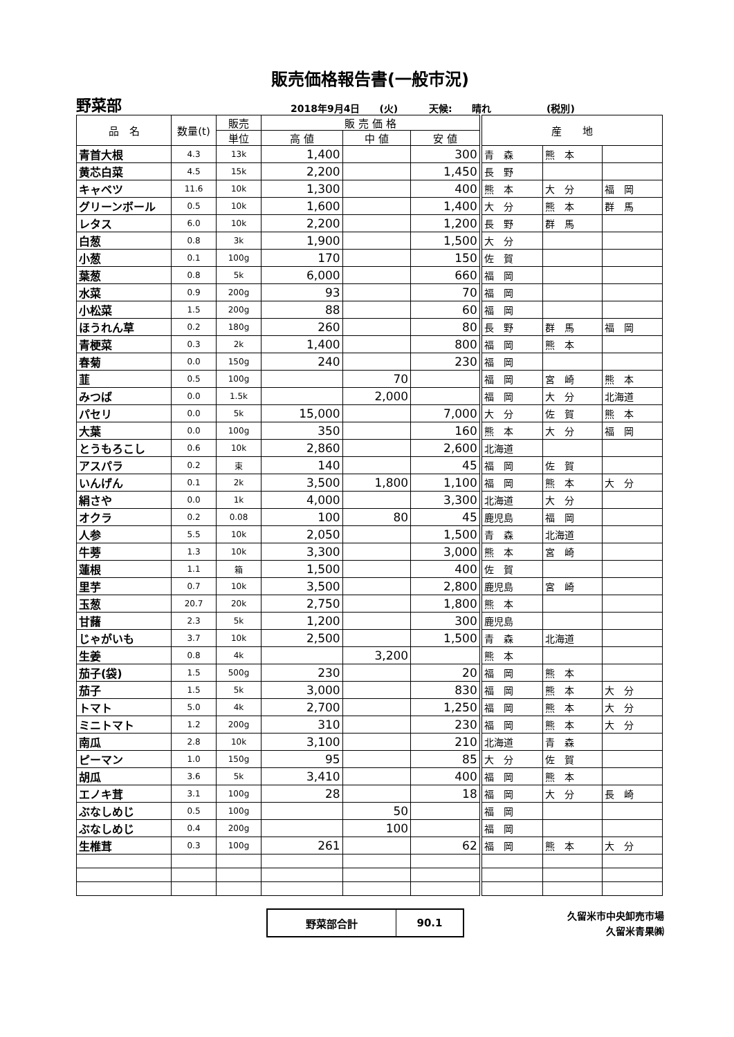販売価格報告書(一般市況)
野菜部 2018年9月4日　　(火) 天候:　　晴れ (税別)
| 品 名 | 数量(t) | 販売 | 販 売 価 格 | | | 産 地 | | |
| --- | --- | --- | --- | --- | --- | --- | --- | --- |
| | | 単位 | 高 値 | 中 値 | 安 値 | | | |
| 青首大根 | 4.3 | 13k | 1,400 | | 300 | 青 森 | 熊 本 | |
| 黄芯白菜 | 4.5 | 15k | 2,200 | | 1,450 | 長 野 | | |
| キャベツ | 11.6 | 10k | 1,300 | | 400 | 熊 本 | 大 分 | 福 岡 |
| グリーンボール | 0.5 | 10k | 1,600 | | 1,400 | 大 分 | 熊 本 | 群 馬 |
| レタス | 6.0 | 10k | 2,200 | | 1,200 | 長 野 | 群 馬 | |
| 白葱 | 0.8 | 3k | 1,900 | | 1,500 | 大 分 | | |
| 小葱 | 0.1 | 100g | 170 | | 150 | 佐 賀 | | |
| 葉葱 | 0.8 | 5k | 6,000 | | 660 | 福 岡 | | |
| 水菜 | 0.9 | 200g | 93 | | 70 | 福 岡 | | |
| 小松菜 | 1.5 | 200g | 88 | | 60 | 福 岡 | | |
| ほうれん草 | 0.2 | 180g | 260 | | 80 | 長 野 | 群 馬 | 福 岡 |
| 青梗菜 | 0.3 | 2k | 1,400 | | 800 | 福 岡 | 熊 本 | |
| 春菊 | 0.0 | 150g | 240 | | 230 | 福 岡 | | |
| 韮 | 0.5 | 100g | | 70 | | 福 岡 | 宮 崎 | 熊 本 |
| みつば | 0.0 | 1.5k | | 2,000 | | 福 岡 | 大 分 | 北海道 |
| パセリ | 0.0 | 5k | 15,000 | | 7,000 | 大 分 | 佐 賀 | 熊 本 |
| 大葉 | 0.0 | 100g | 350 | | 160 | 熊 本 | 大 分 | 福 岡 |
| とうもろこし | 0.6 | 10k | 2,860 | | 2,600 | 北海道 | | |
| アスパラ | 0.2 | 束 | 140 | | 45 | 福 岡 | 佐 賀 | |
| いんげん | 0.1 | 2k | 3,500 | 1,800 | 1,100 | 福 岡 | 熊 本 | 大 分 |
| 絹さや | 0.0 | 1k | 4,000 | | 3,300 | 北海道 | 大 分 | |
| オクラ | 0.2 | 0.08 | 100 | 80 | 45 | 鹿児島 | 福 岡 | |
| 人参 | 5.5 | 10k | 2,050 | | 1,500 | 青 森 | 北海道 | |
| 牛蒡 | 1.3 | 10k | 3,300 | | 3,000 | 熊 本 | 宮 崎 | |
| 蓮根 | 1.1 | 箱 | 1,500 | | 400 | 佐 賀 | | |
| 里芋 | 0.7 | 10k | 3,500 | | 2,800 | 鹿児島 | 宮 崎 | |
| 玉葱 | 20.7 | 20k | 2,750 | | 1,800 | 熊 本 | | |
| 甘藷 | 2.3 | 5k | 1,200 | | 300 | 鹿児島 | | |
| じゃがいも | 3.7 | 10k | 2,500 | | 1,500 | 青 森 | 北海道 | |
| 生姜 | 0.8 | 4k | | 3,200 | | 熊 本 | | |
| 茄子(袋) | 1.5 | 500g | 230 | | 20 | 福 岡 | 熊 本 | |
| 茄子 | 1.5 | 5k | 3,000 | | 830 | 福 岡 | 熊 本 | 大 分 |
| トマト | 5.0 | 4k | 2,700 | | 1,250 | 福 岡 | 熊 本 | 大 分 |
| ミニトマト | 1.2 | 200g | 310 | | 230 | 福 岡 | 熊 本 | 大 分 |
| 南瓜 | 2.8 | 10k | 3,100 | | 210 | 北海道 | 青 森 | |
| ピーマン | 1.0 | 150g | 95 | | 85 | 大 分 | 佐 賀 | |
| 胡瓜 | 3.6 | 5k | 3,410 | | 400 | 福 岡 | 熊 本 | |
| エノキ茸 | 3.1 | 100g | 28 | | 18 | 福 岡 | 大 分 | 長 崎 |
| ぶなしめじ | 0.5 | 100g | | 50 | | 福 岡 | | |
| ぶなしめじ | 0.4 | 200g | | 100 | | 福 岡 | | |
| 生椎茸 | 0.3 | 100g | 261 | | 62 | 福 岡 | 熊 本 | 大 分 |
| 野菜部合計 | 90.1 |
久留米市中央卸売市場
久留米青果㈱